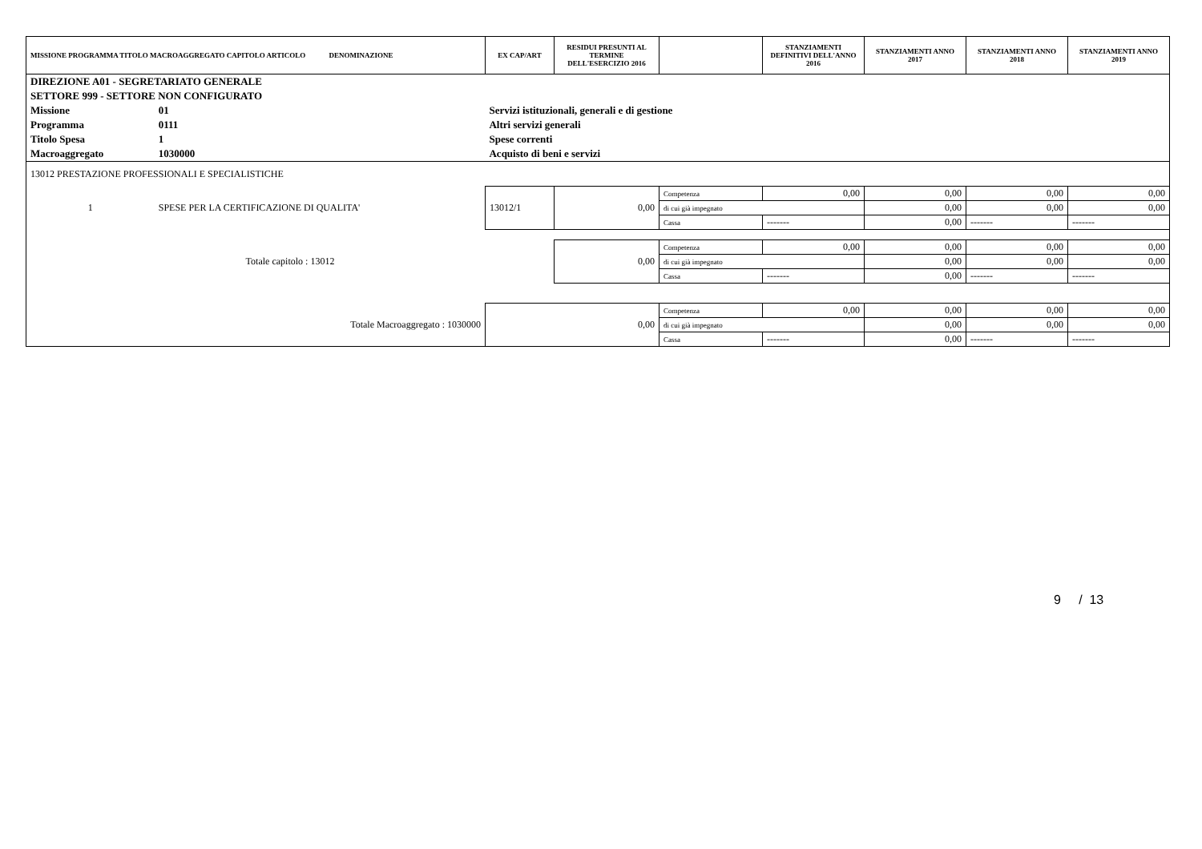| MISSIONE PROGRAMMA TITOLO MACROAGGREGATO CAPITOLO ARTICOLO DENOMINAZIONE | | | EX CAP/ART | RESIDUI PRESUNTI AL TERMINE DELL'ESERCIZIO 2016 | | STANZIAMENTI DEFINITIVI DELL'ANNO 2016 | STANZIAMENTI ANNO 2017 | STANZIAMENTI ANNO 2018 | STANZIAMENTI ANNO 2019 |
| --- | --- | --- | --- | --- | --- | --- | --- | --- | --- |
| DIREZIONE A01 - SEGRETARIATO GENERALE | | | | | | | | | |
| SETTORE 999 - SETTORE NON CONFIGURATO | | | | | | | | | |
| Missione | 01 | Servizi istituzionali, generali e di gestione | | | | | | | |
| Programma | 0111 | Altri servizi generali | | | | | | | |
| Titolo Spesa | 1 | Spese correnti | | | | | | | |
| Macroaggregato | 1030000 | Acquisto di beni e servizi | | | | | | | |
| 13012 PRESTAZIONE PROFESSIONALI E SPECIALISTICHE | | | | | | | | | |
| 1 | SPESE PER LA CERTIFICAZIONE DI QUALITA' | | 13012/1 | 0,00 | Competenza | 0,00 | 0,00 | 0,00 | 0,00 |
| | | | | | di cui già impegnato | | 0,00 | 0,00 | 0,00 |
| | | | | | Cassa | ------- | 0,00 | ------- | ------- |
| Totale capitolo : 13012 | | | | 0,00 | Competenza | 0,00 | 0,00 | 0,00 | 0,00 |
| | | | | | di cui già impegnato | | 0,00 | 0,00 | 0,00 |
| | | | | | Cassa | ------- | 0,00 | ------- | ------- |
| Totale Macroaggregato : 1030000 | | | 0,00 | | Competenza | 0,00 | 0,00 | 0,00 | 0,00 |
| | | | | | di cui già impegnato | | 0,00 | 0,00 | 0,00 |
| | | | | | Cassa | ------- | 0,00 | ------- | ------- |
9 / 13